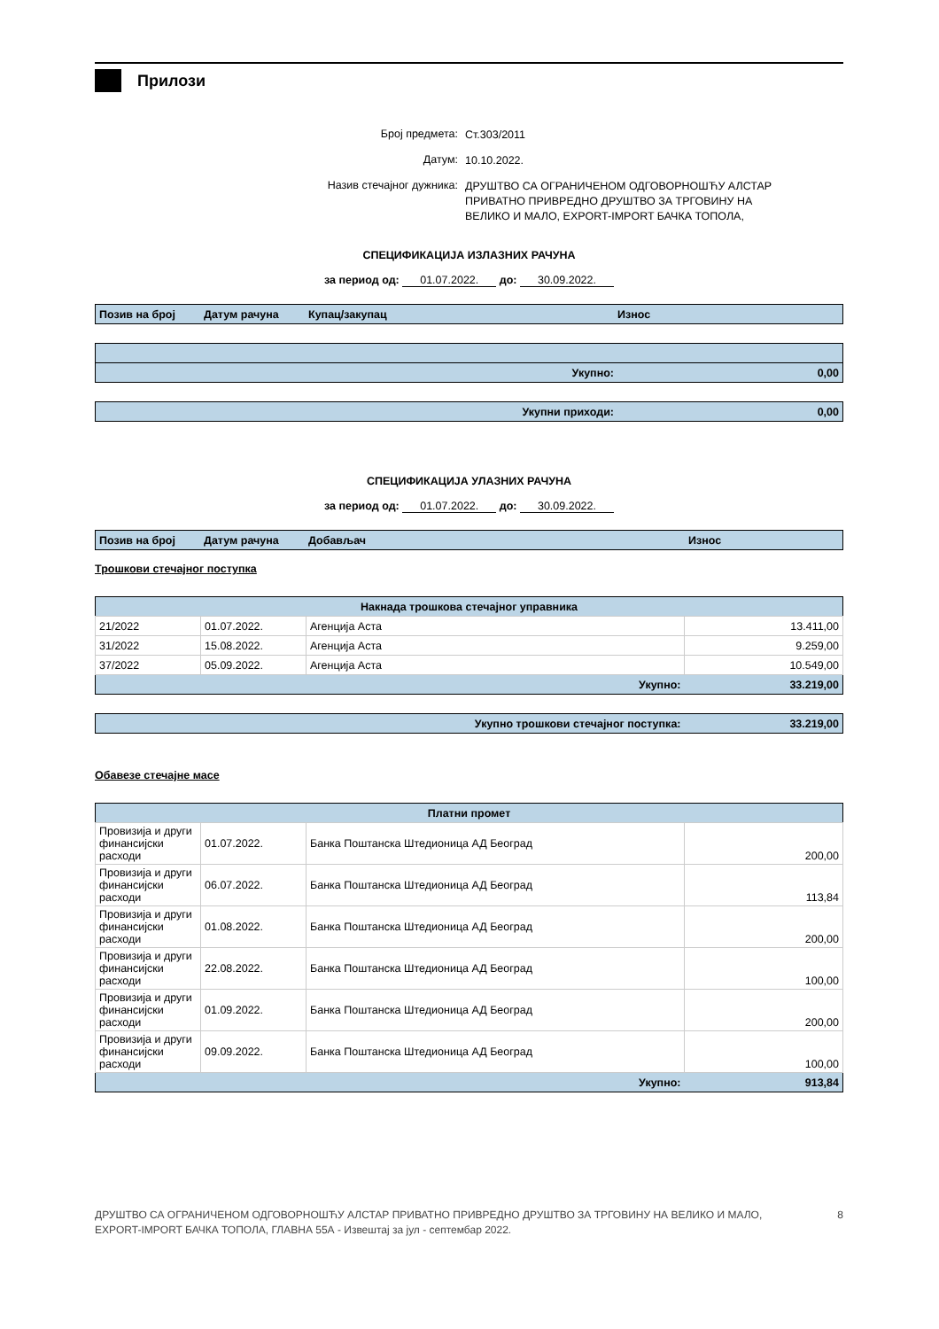Прилози
Број предмета: Ст.303/2011
Датум: 10.10.2022.
Назив стечајног дужника: ДРУШТВО СА ОГРАНИЧЕНОМ ОДГОВОРНОШЋУ АЛСТАР ПРИВАТНО ПРИВРЕДНО ДРУШТВО ЗА ТРГОВИНУ НА ВЕЛИКО И МАЛО, EXPORT-IMPORT БАЧКА ТОПОЛА,
СПЕЦИФИКАЦИЈА ИЗЛАЗНИХ РАЧУНА
за период од: 01.07.2022. до: 30.09.2022.
| Позив на број | Датум рачуна | Купац/закупац | Износ |
| --- | --- | --- | --- |
| Укупно: | | | 0,00 |
| Укупни приходи: | | | 0,00 |
СПЕЦИФИКАЦИЈА УЛАЗНИХ РАЧУНА
за период од: 01.07.2022. до: 30.09.2022.
| Позив на број | Датум рачуна | Добављач | Износ |
| --- | --- | --- | --- |
Трошкови стечајног поступка
| Накнада трошкова стечајног управника | | | |
| --- | --- | --- | --- |
| 21/2022 | 01.07.2022. | Агенција Аста | 13.411,00 |
| 31/2022 | 15.08.2022. | Агенција Аста | 9.259,00 |
| 37/2022 | 05.09.2022. | Агенција Аста | 10.549,00 |
| Укупно: | | | 33.219,00 |
| Укупно трошкови стечајног поступка: | | | 33.219,00 |
Обавезе стечајне масе
| Платни промет | | | |
| --- | --- | --- | --- |
| Провизија и други финансијски расходи | 01.07.2022. | Банка Поштанска Штедионица АД Београд | 200,00 |
| Провизија и други финансијски расходи | 06.07.2022. | Банка Поштанска Штедионица АД Београд | 113,84 |
| Провизија и други финансијски расходи | 01.08.2022. | Банка Поштанска Штедионица АД Београд | 200,00 |
| Провизија и други финансијски расходи | 22.08.2022. | Банка Поштанска Штедионица АД Београд | 100,00 |
| Провизија и други финансијски расходи | 01.09.2022. | Банка Поштанска Штедионица АД Београд | 200,00 |
| Провизија и други финансијски расходи | 09.09.2022. | Банка Поштанска Штедионица АД Београд | 100,00 |
| Укупно: | | | 913,84 |
ДРУШТВО СА ОГРАНИЧЕНОМ ОДГОВОРНОШЋУ АЛСТАР ПРИВАТНО ПРИВРЕДНО ДРУШТВО ЗА ТРГОВИНУ НА ВЕЛИКО И МАЛО,
EXPORT-IMPORT БАЧКА ТОПОЛА, ГЛАВНА 55А - Извештај за јул - септембар 2022.
8